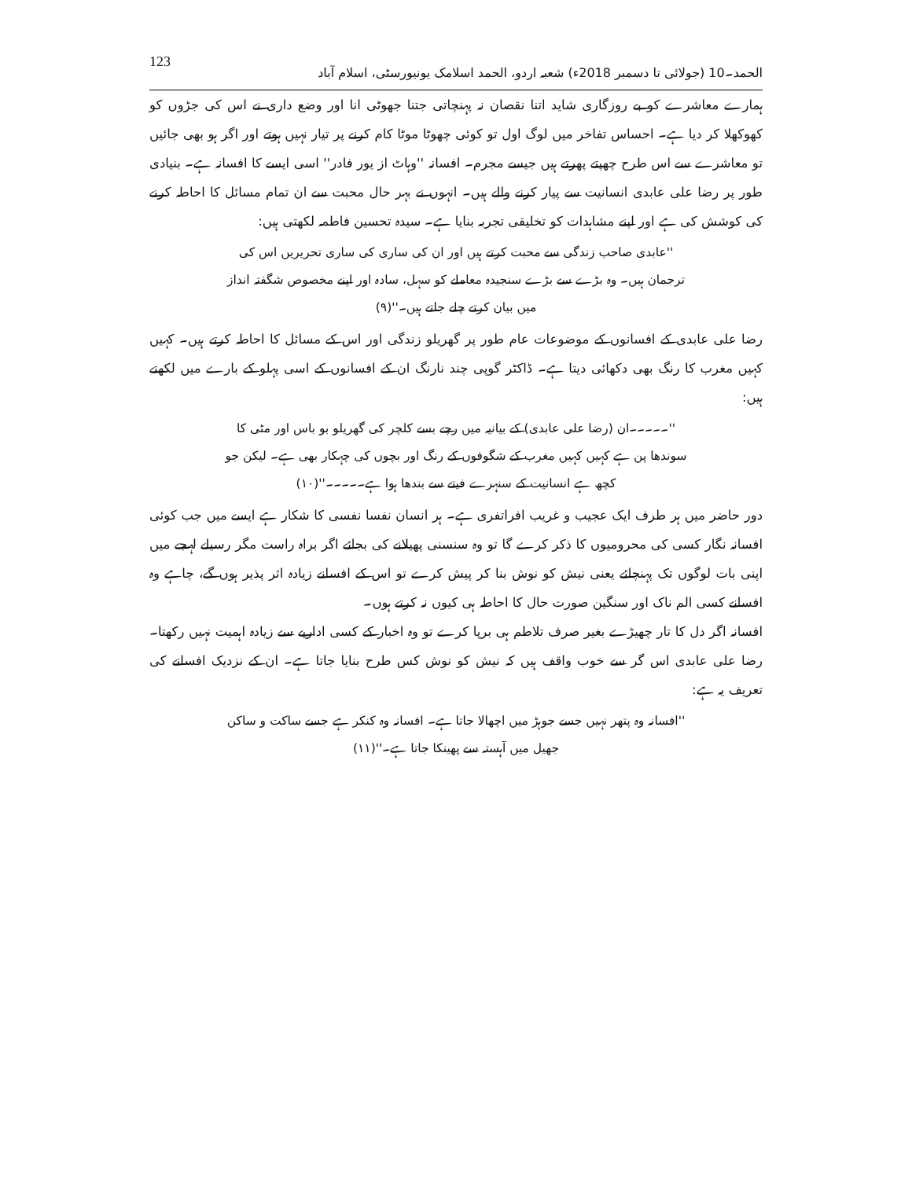الحمد۔10 (جولائی تا دسمبر 2018ء) شعبہ اردو، الحمد اسلامک یونیورسٹی، اسلام آباد 123
ہمارے معاشرے کو بے روزگاری شاید اتنا نقصان نہ پہنچاتی جتنا جھوٹی انا اور وضع داری نے اس کی جڑوں کو کھوکھلا کر دیا ہے۔ احساس تفاخر میں لوگ اول تو کوئی چھوٹا موٹا کام کرنے پر تیار نہیں ہوتے اور اگر ہو بھی جائیں تو معاشرے سے اس طرح چھپتے پھرتے ہیں جیسے مجرم۔ افسانہ ''وہاٹ از یور فادر'' اسی ایسے کا افسانہ ہے۔ بنیادی طور پر رضا علی عابدی انسانیت سے پیار کرنے والے ہیں۔ انہوں نے بہر حال محبت سے ان تمام مسائل کا احاطہ کرنے کی کوشش کی ہے اور اپنے مشاہدات کو تخلیقی تجربہ بنایا ہے۔ سیدہ تحسین فاطمہ لکھتی ہیں:
''عابدی صاحب زندگی سے محبت کرتے ہیں اور ان کی ساری کی ساری تحریریں اس کی ترجمان ہیں۔ وہ بڑے سے بڑے سنجیدہ معاملے کو سہل، سادہ اور اپنے مخصوص شگفتہ انداز میں بیان کرتے چلے جاتے ہیں۔''(۹)
رضا علی عابدی کے افسانوں کے موضوعات عام طور پر گھریلو زندگی اور اس کے مسائل کا احاطہ کرتے ہیں۔ کہیں کہیں مغرب کا رنگ بھی دکھائی دیتا ہے۔ ڈاکٹر گوپی چند نارنگ ان کے افسانوں کے اسی پہلو کے بارے میں لکھتے ہیں:
''۔۔۔۔۔ان (رضا علی عابدی) کے بیانیہ میں رچے بسے کلچر کی گھریلو بو باس اور مٹی کا سوندھا پن ہے کہیں کہیں مغرب کے شگوفوں کے رنگ اور بچوں کی چہکار بھی ہے۔ لیکن جو کچھ ہے انسانیت کے سنہرے فیتے سے بندھا ہوا ہے۔۔۔۔۔''(۱۰)
دور حاضر میں ہر طرف ایک عجیب و غریب افراتفری ہے۔ ہر انسان نفسا نفسی کا شکار ہے ایسے میں جب کوئی افسانہ نگار کسی کی محرومیوں کا ذکر کرے گا تو وہ سنسنی پھیلانے کی بجائے اگر براہ راست مگر رسیلے لہجے میں اپنی بات لوگوں تک پہنچائے یعنی نیش کو نوش بنا کر پیش کرے تو اس کے افسانے زیادہ اثر پذیر ہوں گے، چاہے وہ افسانے کسی الم ناک اور سنگین صورت حال کا احاطہ ہی کیوں نہ کرتے ہوں۔
افسانہ اگر دل کا تار چھیڑے بغیر صرف تلاطم ہی برپا کرے تو وہ اخبار کے کسی اداریے سے زیادہ اہمیت نہیں رکھتا۔ رضا علی عابدی اس گر سے خوب واقف ہیں کہ نیش کو نوش کس طرح بنایا جاتا ہے۔ ان کے نزدیک افسانے کی تعریف یہ ہے:
''افسانہ وہ پتھر نہیں جسے جوہڑ میں اچھالا جاتا ہے۔ افسانہ وہ کنکر ہے جسے ساکت و ساکن جھیل میں آہستہ سے پھینکا جاتا ہے۔''(۱۱)